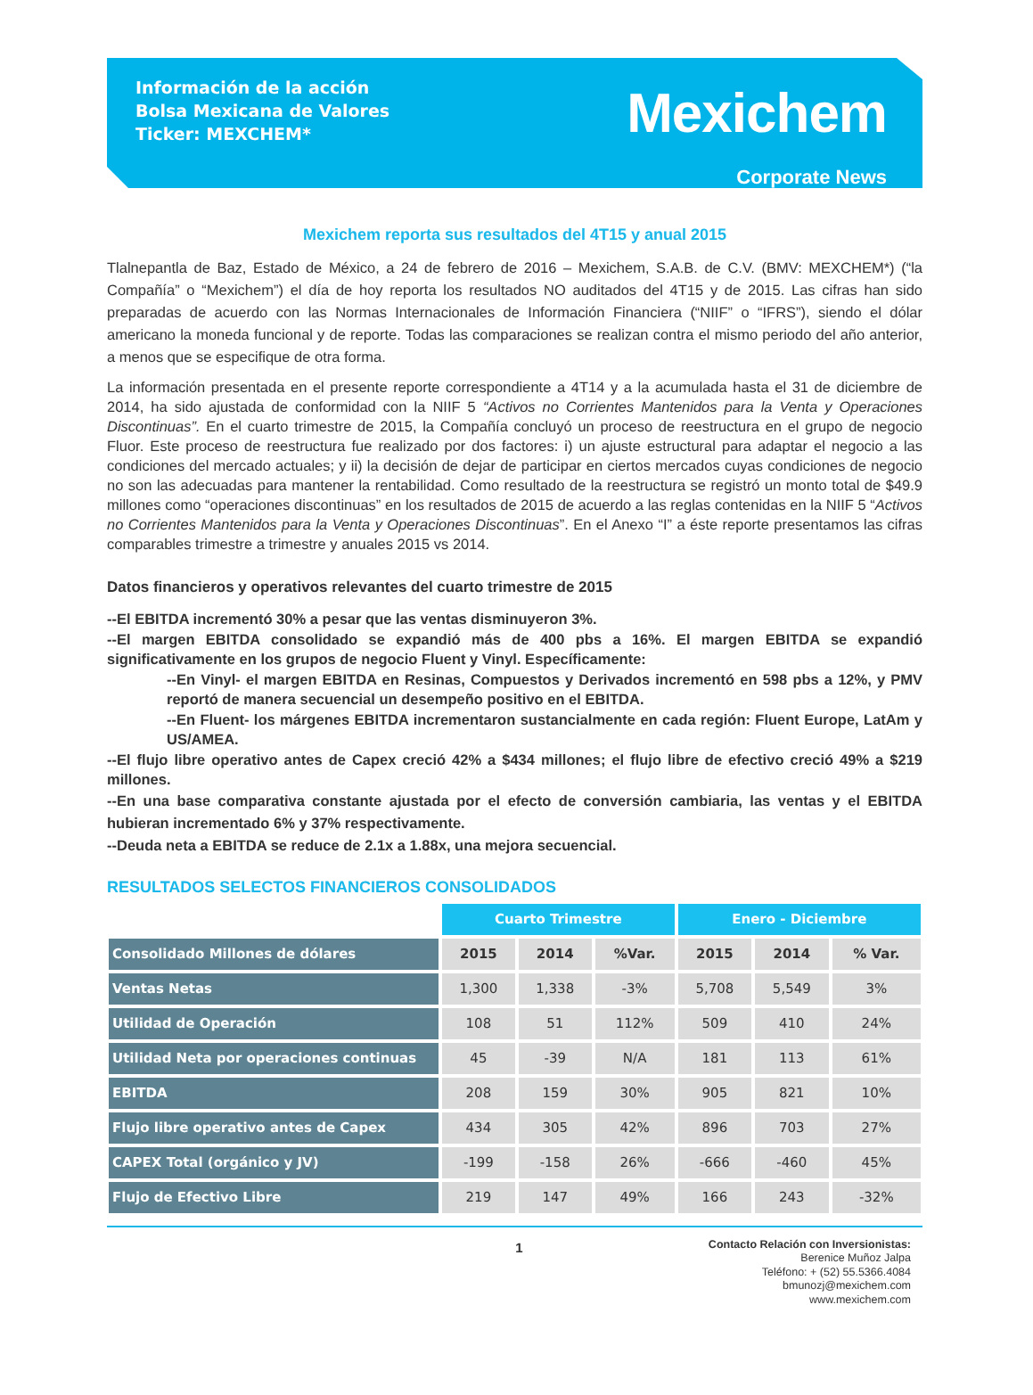Información de la acción
Bolsa Mexicana de Valores
Ticker: MEXCHEM*
Mexichem
Corporate News
Mexichem reporta sus resultados del 4T15 y anual 2015
Tlalnepantla de Baz, Estado de México, a 24 de febrero de 2016 – Mexichem, S.A.B. de C.V. (BMV: MEXCHEM*) (“la Compañía” o “Mexichem”) el día de hoy reporta los resultados NO auditados del 4T15 y de 2015. Las cifras han sido preparadas de acuerdo con las Normas Internacionales de Información Financiera (“NIIF” o “IFRS”), siendo el dólar americano la moneda funcional y de reporte. Todas las comparaciones se realizan contra el mismo periodo del año anterior, a menos que se especifique de otra forma.
La información presentada en el presente reporte correspondiente a 4T14 y a la acumulada hasta el 31 de diciembre de 2014, ha sido ajustada de conformidad con la NIIF 5 “Activos no Corrientes Mantenidos para la Venta y Operaciones Discontinuas”. En el cuarto trimestre de 2015, la Compañía concluyó un proceso de reestructura en el grupo de negocio Fluor. Este proceso de reestructura fue realizado por dos factores: i) un ajuste estructural para adaptar el negocio a las condiciones del mercado actuales; y ii) la decisión de dejar de participar en ciertos mercados cuyas condiciones de negocio no son las adecuadas para mantener la rentabilidad. Como resultado de la reestructura se registró un monto total de $49.9 millones como “operaciones discontinuas” en los resultados de 2015 de acuerdo a las reglas contenidas en la NIIF 5 “Activos no Corrientes Mantenidos para la Venta y Operaciones Discontinuas”. En el Anexo “I” a éste reporte presentamos las cifras comparables trimestre a trimestre y anuales 2015 vs 2014.
Datos financieros y operativos relevantes del cuarto trimestre de 2015
--El EBITDA incrementó 30% a pesar que las ventas disminuyeron 3%.
--El margen EBITDA consolidado se expandió más de 400 pbs a 16%. El margen EBITDA se expandió significativamente en los grupos de negocio Fluent y Vinyl. Específicamente:
--En Vinyl- el margen EBITDA en Resinas, Compuestos y Derivados incrementó en 598 pbs a 12%, y PMV reportó de manera secuencial un desempeño positivo en el EBITDA.
--En Fluent- los márgenes EBITDA incrementaron sustancialmente en cada región: Fluent Europe, LatAm y US/AMEA.
--El flujo libre operativo antes de Capex creció 42% a $434 millones; el flujo libre de efectivo creció 49% a $219 millones.
--En una base comparativa constante ajustada por el efecto de conversión cambiaria, las ventas y el EBITDA hubieran incrementado 6% y 37% respectivamente.
--Deuda neta a EBITDA se reduce de 2.1x a 1.88x, una mejora secuencial.
RESULTADOS SELECTOS FINANCIEROS CONSOLIDADOS
| | Cuarto Trimestre | | | Enero - Diciembre | | |
| Consolidado Millones de dólares | 2015 | 2014 | %Var. | 2015 | 2014 | % Var. |
| Ventas Netas | 1,300 | 1,338 | -3% | 5,708 | 5,549 | 3% |
| Utilidad de Operación | 108 | 51 | 112% | 509 | 410 | 24% |
| Utilidad Neta por operaciones continuas | 45 | -39 | N/A | 181 | 113 | 61% |
| EBITDA | 208 | 159 | 30% | 905 | 821 | 10% |
| Flujo libre operativo antes de Capex | 434 | 305 | 42% | 896 | 703 | 27% |
| CAPEX Total (orgánico y JV) | -199 | -158 | 26% | -666 | -460 | 45% |
| Flujo de Efectivo Libre | 219 | 147 | 49% | 166 | 243 | -32% |
1
Contacto Relación con Inversionistas:
Berenice Muñoz Jalpa
Teléfono: + (52) 55.5366.4084
bmunozj@mexichem.com
www.mexichem.com